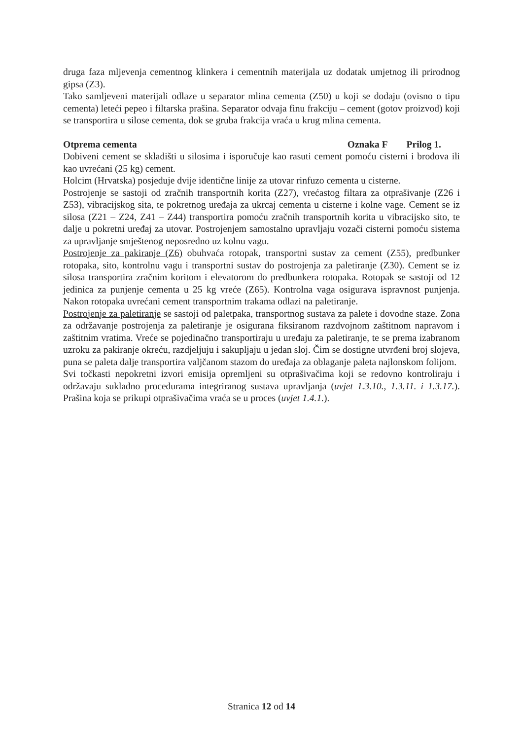druga faza mljevenja cementnog klinkera i cementnih materijala uz dodatak umjetnog ili prirodnog gipsa (Z3).
Tako samljeveni materijali odlaze u separator mlina cementa (Z50) u koji se dodaju (ovisno o tipu cementa) leteći pepeo i filtarska prašina. Separator odvaja finu frakciju – cement (gotov proizvod) koji se transportira u silose cementa, dok se gruba frakcija vraća u krug mlina cementa.
Otprema cementa Oznaka F Prilog 1.
Dobiveni cement se skladišti u silosima i isporučuje kao rasuti cement pomoću cisterni i brodova ili kao uvrećani (25 kg) cement.
Holcim (Hrvatska) posjeduje dvije identične linije za utovar rinfuzo cementa u cisterne.
Postrojenje se sastoji od zračnih transportnih korita (Z27), vrećastog filtara za otprašivanje (Z26 i Z53), vibracijskog sita, te pokretnog uređaja za ukrcaj cementa u cisterne i kolne vage. Cement se iz silosa (Z21 – Z24, Z41 – Z44) transportira pomoću zračnih transportnih korita u vibracijsko sito, te dalje u pokretni uređaj za utovar. Postrojenjem samostalno upravljaju vozači cisterni pomoću sistema za upravljanje smještenog neposredno uz kolnu vagu.
Postrojenje za pakiranje (Z6) obuhvaća rotopak, transportni sustav za cement (Z55), predbunker rotopaka, sito, kontrolnu vagu i transportni sustav do postrojenja za paletiranje (Z30). Cement se iz silosa transportira zračnim koritom i elevatorom do predbunkera rotopaka. Rotopak se sastoji od 12 jedinica za punjenje cementa u 25 kg vreće (Z65). Kontrolna vaga osigurava ispravnost punjenja. Nakon rotopaka uvrećani cement transportnim trakama odlazi na paletiranje.
Postrojenje za paletiranje se sastoji od paletpaka, transportnog sustava za palete i dovodne staze. Zona za održavanje postrojenja za paletiranje je osigurana fiksiranom razdvojnom zaštitnom napravom i zaštitnim vratima. Vreće se pojedinačno transportiraju u uređaju za paletiranje, te se prema izabranom uzroku za pakiranje okreću, razdjeljuju i sakupljaju u jedan sloj. Čim se dostigne utvrđeni broj slojeva, puna se paleta dalje transportira valjčanom stazom do uređaja za oblaganje paleta najlonskom folijom.
Svi točkasti nepokretni izvori emisija opremljeni su otprašivačima koji se redovno kontroliraju i održavaju sukladno procedurama integriranog sustava upravljanja (uvjet 1.3.10., 1.3.11. i 1.3.17.). Prašina koja se prikupi otprašivačima vraća se u proces (uvjet 1.4.1.).
Stranica 12 od 14